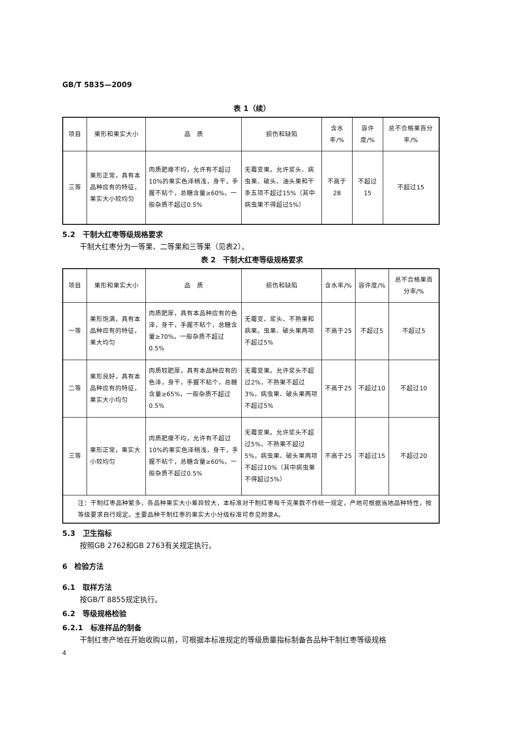GB/T 5835—2009
表 1（续）
| 项目 | 果形和果实大小 | 品 质 | 损伤和缺陷 | 含水率/% | 容许度/% | 总不合格果百分率/% |
| --- | --- | --- | --- | --- | --- | --- |
| 三等 | 果形正常，具有本品种应有的特征，果实大小较均匀 | 肉质肥瘦不均，允许有不超过10%的果实色泽稍浅，身干，手握不粘个，总糖含量≥60%，一般杂质不超过0.5% | 无霉变果。允许浆头、病虫果、破头、油头果和干条五项不超过15%（其中病虫果不得超过5%） | 不高于28 | 不超过15 | 不超过15 |
5.2　干制大红枣等级规格要求
干制大红枣分为一等果、二等果和三等果（见表2）。
表 2　干制大红枣等级规格要求
| 项目 | 果形和果实大小 | 品 质 | 损伤和缺陷 | 含水率/% | 容许度/% | 总不合格果百分率/% |
| --- | --- | --- | --- | --- | --- | --- |
| 一等 | 果形饱满，具有本品种应有的特征，果大均匀 | 肉质肥厚，具有本品种应有的色泽，身干，手握不粘个，总糖含量≥70%，一般杂质不超过0.5% | 无霉变、浆头、不熟果和病果。虫果、破头果两项不超过5% | 不高于25 | 不超过5 | 不超过5 |
| 二等 | 果形良好，具有本品种应有的特征，果实大小均匀 | 肉质较肥厚，具有本品种应有的色泽，身干，手握不粘个，总糖含量≥65%，一般杂质不超过0.5% | 无霉变果。允许浆头不超过2%，不熟果不超过3%，病虫果、破头果两项不超过5% | 不高于25 | 不超过10 | 不超过10 |
| 三等 | 果形正常，果实大小较均匀 | 肉质肥瘦不均，允许有不超过10%的果实色泽稍浅，身干，手握不粘个，总糖含量≥60%，一般杂质不超过0.5% | 无霉变果。允许浆头不超过5%，不熟果不超过5%，病虫果、破头果两项不超过10%（其中病虫果不得超过5%） | 不高于25 | 不超过15 | 不超过20 |
| 注：干制红枣品种繁多，各品种果实大小差异较大，本标准对干制红枣每千克果数不作统一规定，产地可根据当地品种特性，按等级要求自行规定。主要品种干制红枣的果实大小分级标准可参见附录A。 | | | | | | |
5.3　卫生指标
按照GB 2762和GB 2763有关规定执行。
6　检验方法
6.1　取样方法
按GB/T 8855规定执行。
6.2　等级规格检验
6.2.1　标准样品的制备
干制红枣产地在开始收购以前，可根据本标准规定的等级质量指标制备各品种干制红枣等级规格
4